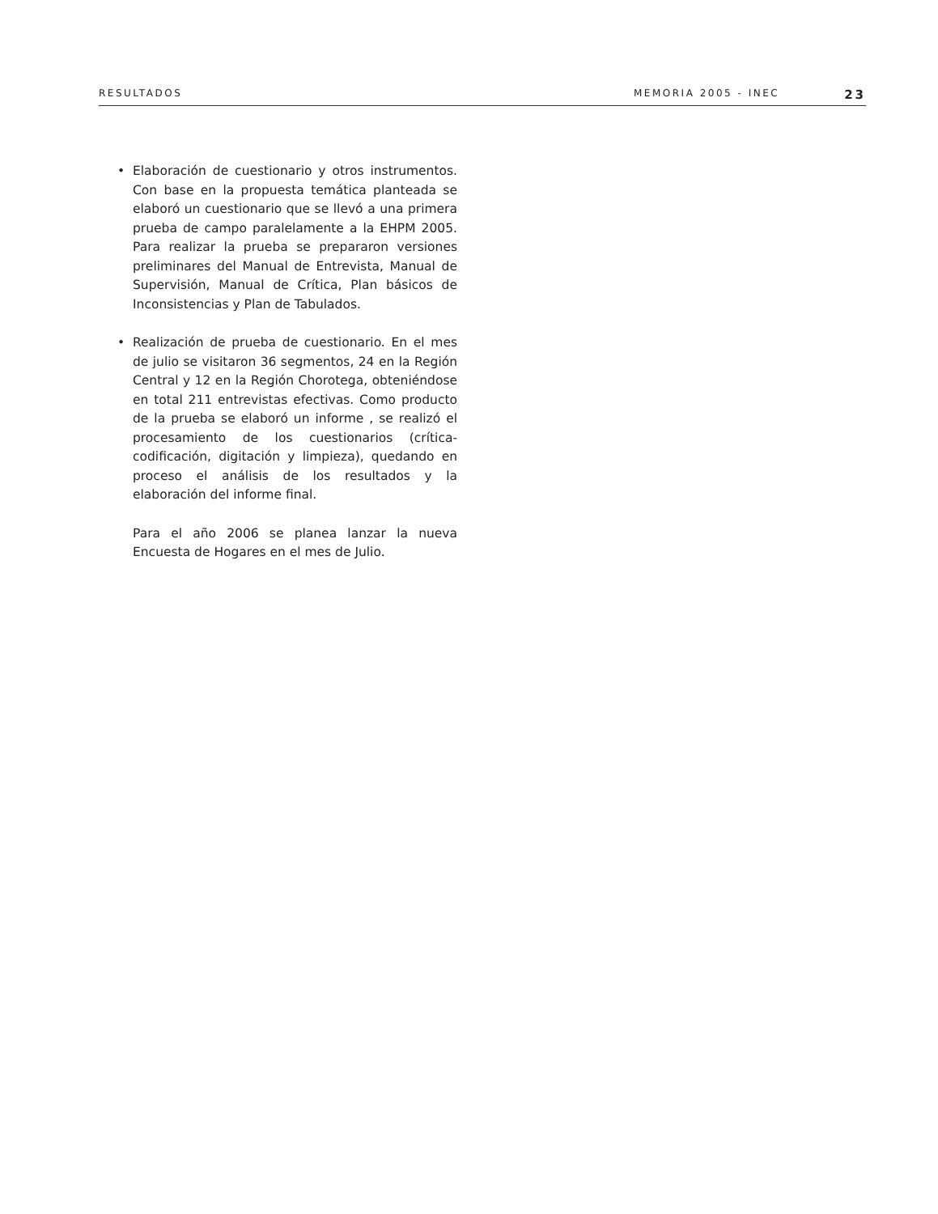RESULTADOS MEMORIA 2005 - INEC 23
• Elaboración de cuestionario y otros instrumentos. Con base en la propuesta temática planteada se elaboró un cuestionario que se llevó a una primera prueba de campo paralelamente a la EHPM 2005. Para realizar la prueba se prepararon versiones preliminares del Manual de Entrevista, Manual de Supervisión, Manual de Crítica, Plan básicos de Inconsistencias y Plan de Tabulados.
• Realización de prueba de cuestionario. En el mes de julio se visitaron 36 segmentos, 24 en la Región Central y 12 en la Región Chorotega, obteniéndose en total 211 entrevistas efectivas. Como producto de la prueba se elaboró un informe , se realizó el procesamiento de los cuestionarios (crítica-codificación, digitación y limpieza), quedando en proceso el análisis de los resultados y la elaboración del informe final.
Para el año 2006 se planea lanzar la nueva Encuesta de Hogares en el mes de Julio.